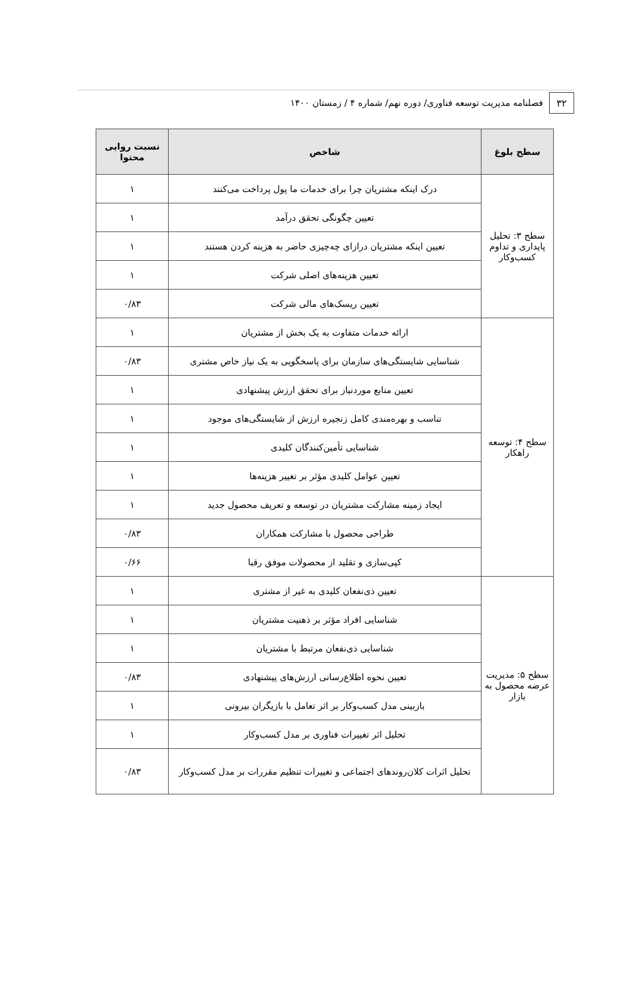۳۲
فصلنامه مدیریت توسعه فناوری/ دوره نهم/ شماره ۴ / زمستان ۱۴۰۰
| سطح بلوغ | شاخص | نسبت روایی محتوا |
| --- | --- | --- |
| سطح ۳: تحلیل پایداری و تداوم کسب‌وکار | درک اینکه مشتریان چرا برای خدمات ما پول پرداخت می‌کنند | ۱ |
| | تعیین چگونگی تحقق درآمد | ۱ |
| | تعیین اینکه مشتریان درازای چه‌چیزی حاضر به هزینه کردن هستند | ۱ |
| | تعیین هزینه‌های اصلی شرکت | ۱ |
| | تعیین ریسک‌های مالی شرکت | ۰/۸۳ |
| سطح ۴: توسعه راهکار | ارائه خدمات متفاوت به یک بخش از مشتریان | ۱ |
| | شناسایی شایستگی‌های سازمان برای پاسخگویی به یک نیاز خاص مشتری | ۰/۸۳ |
| | تعیین منابع موردنیاز برای تحقق ارزش پیشنهادی | ۱ |
| | تناسب و بهره‌مندی کامل زنجیره ارزش از شایستگی‌های موجود | ۱ |
| | شناسایی تأمین‌کنندگان کلیدی | ۱ |
| | تعیین عوامل کلیدی مؤثر بر تغییر هزینه‌ها | ۱ |
| | ایجاد زمینه مشارکت مشتریان در توسعه و تعریف محصول جدید | ۱ |
| | طراحی محصول با مشارکت همکاران | ۰/۸۳ |
| | کپی‌سازی و تقلید از محصولات موفق رقبا | ۰/۶۶ |
| سطح ۵: مدیریت عرضه محصول به بازار | تعیین ذی‌نفعان کلیدی به غیر از مشتری | ۱ |
| | شناسایی افراد مؤثر بر ذهنیت مشتریان | ۱ |
| | شناسایی ذی‌نفعان مرتبط با مشتریان | ۱ |
| | تعیین نحوه اطلاع‌رسانی ارزش‌های پیشنهادی | ۰/۸۳ |
| | بازبینی مدل کسب‌وکار بر اثر تعامل با بازیگران بیرونی | ۱ |
| | تحلیل اثر تغییرات فناوری بر مدل کسب‌وکار | ۱ |
| | تحلیل اثرات کلان‌روندهای اجتماعی و تغییرات تنظیم مقررات بر مدل کسب‌وکار | ۰/۸۳ |